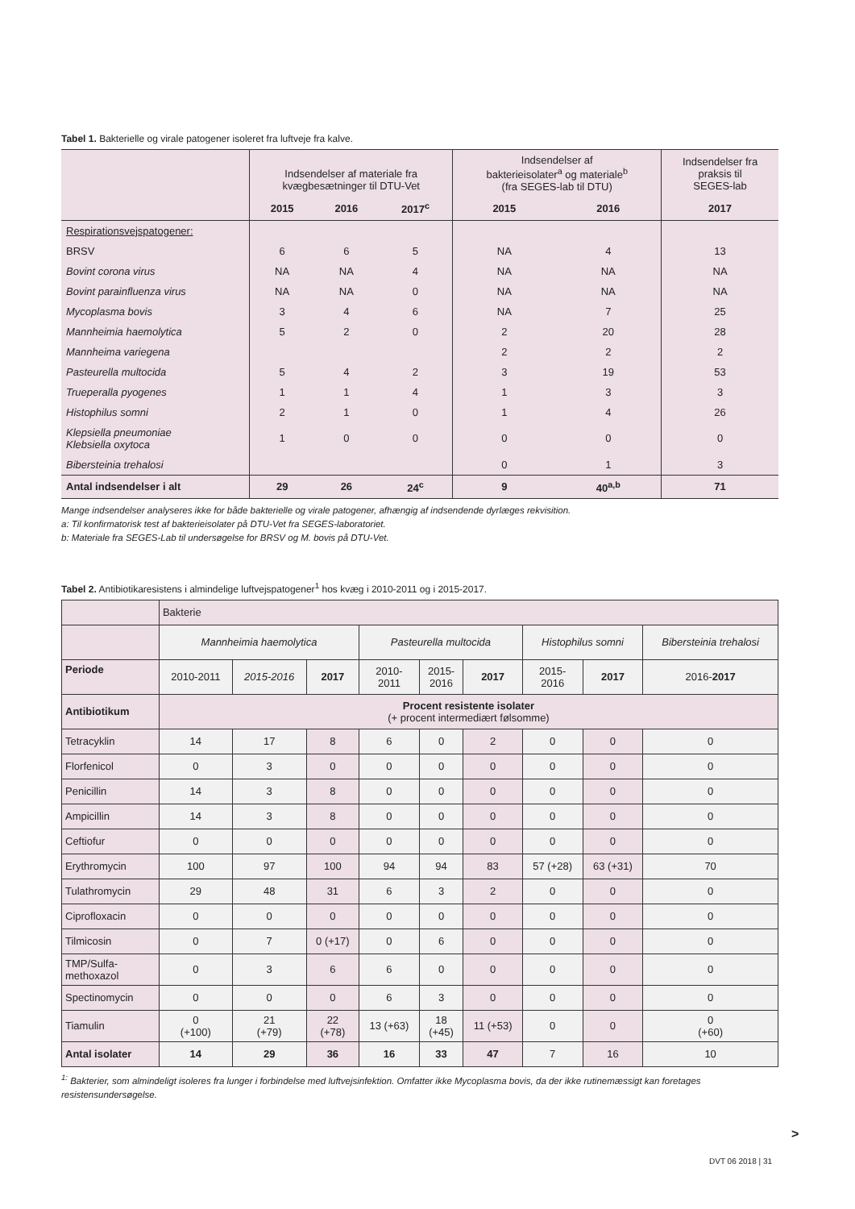Tabel 1. Bakterielle og virale patogener isoleret fra luftveje fra kalve.
| | Indsendelser af materiale fra kvægbesætninger til DTU-Vet | | | Indsendelser af bakterieisolater<sup>a</sup> og materiale<sup>b</sup> (fra SEGES-lab til DTU) | | Indsendelser fra praksis til SEGES-lab |
| | 2015 | 2016 | 2017<sup>c</sup> | 2015 | 2016 | 2017 |
| Respirationsvejspatogener: | | | | | | |
| BRSV | 6 | 6 | 5 | NA | 4 | 13 |
| Bovint corona virus | NA | NA | 4 | NA | NA | NA |
| Bovint parainfluenza virus | NA | NA | 0 | NA | NA | NA |
| Mycoplasma bovis | 3 | 4 | 6 | NA | 7 | 25 |
| Mannheimia haemolytica | 5 | 2 | 0 | 2 | 20 | 28 |
| Mannheima variegena | | | | 2 | 2 | 2 |
| Pasteurella multocida | 5 | 4 | 2 | 3 | 19 | 53 |
| Trueperalla pyogenes | 1 | 1 | 4 | 1 | 3 | 3 |
| Histophilus somni | 2 | 1 | 0 | 1 | 4 | 26 |
| Klepsiella pneumoniae Klebsiella oxytoca | 1 | 0 | 0 | 0 | 0 | 0 |
| Bibersteinia trehalosi | | | | 0 | 1 | 3 |
| Antal indsendelser i alt | 29 | 26 | 24<sup>c</sup> | 9 | 40<sup>a,b</sup> | 71 |
Mange indsendelser analyseres ikke for både bakterielle og virale patogener, afhængig af indsendende dyrlæges rekvisition.
a: Til konfirmatorisk test af bakterieisolater på DTU-Vet fra SEGES-laboratoriet.
b: Materiale fra SEGES-Lab til undersøgelse for BRSV og M. bovis på DTU-Vet.
Tabel 2. Antibiotikaresistens i almindelige luftvejspatogener<sup>1</sup> hos kvæg i 2010-2011 og i 2015-2017.
| | Bakterie | | | | | | | | |
| | Mannheimia haemolytica | | | Pasteurella multocida | | | Histophilus somni | | Bibersteinia trehalosi |
| Periode | 2010-2011 | 2015-2016 | 2017 | 2010- 2011 | 2015- 2016 | 2017 | 2015- 2016 | 2017 | 2016- 2017 |
| Antibiotikum | Procent resistente isolater (+ procent intermediært følsomme) | | | | | | | | |
| Tetracyklin | 14 | 17 | 8 | 6 | 0 | 2 | 0 | 0 | 0 |
| Florfenicol | 0 | 3 | 0 | 0 | 0 | 0 | 0 | 0 | 0 |
| Penicillin | 14 | 3 | 8 | 0 | 0 | 0 | 0 | 0 | 0 |
| Ampicillin | 14 | 3 | 8 | 0 | 0 | 0 | 0 | 0 | 0 |
| Ceftiofur | 0 | 0 | 0 | 0 | 0 | 0 | 0 | 0 | 0 |
| Erythromycin | 100 | 97 | 100 | 94 | 94 | 83 | 57 (+28) | 63 (+31) | 70 |
| Tulathromycin | 29 | 48 | 31 | 6 | 3 | 2 | 0 | 0 | 0 |
| Ciprofloxacin | 0 | 0 | 0 | 0 | 0 | 0 | 0 | 0 | 0 |
| Tilmicosin | 0 | 7 | 0 (+17) | 0 | 6 | 0 | 0 | 0 | 0 |
| TMP/Sulfa- methoxazol | 0 | 3 | 6 | 6 | 0 | 0 | 0 | 0 | 0 |
| Spectinomycin | 0 | 0 | 0 | 6 | 3 | 0 | 0 | 0 | 0 |
| Tiamulin | 0 (+100) | 21 (+79) | 22 (+78) | 13 (+63) | 18 (+45) | 11 (+53) | 0 | 0 | 0 (+60) |
| Antal isolater | 14 | 29 | 36 | 16 | 33 | 47 | 7 | 16 | 10 |
<sup>1:</sup> Bakterier, som almindeligt isoleres fra lunger i forbindelse med luftvejsinfektion. Omfatter ikke Mycoplasma bovis, da der ikke rutinemæssigt kan foretages resistensundersøgelse.
>
DVT 06 2018 | 31